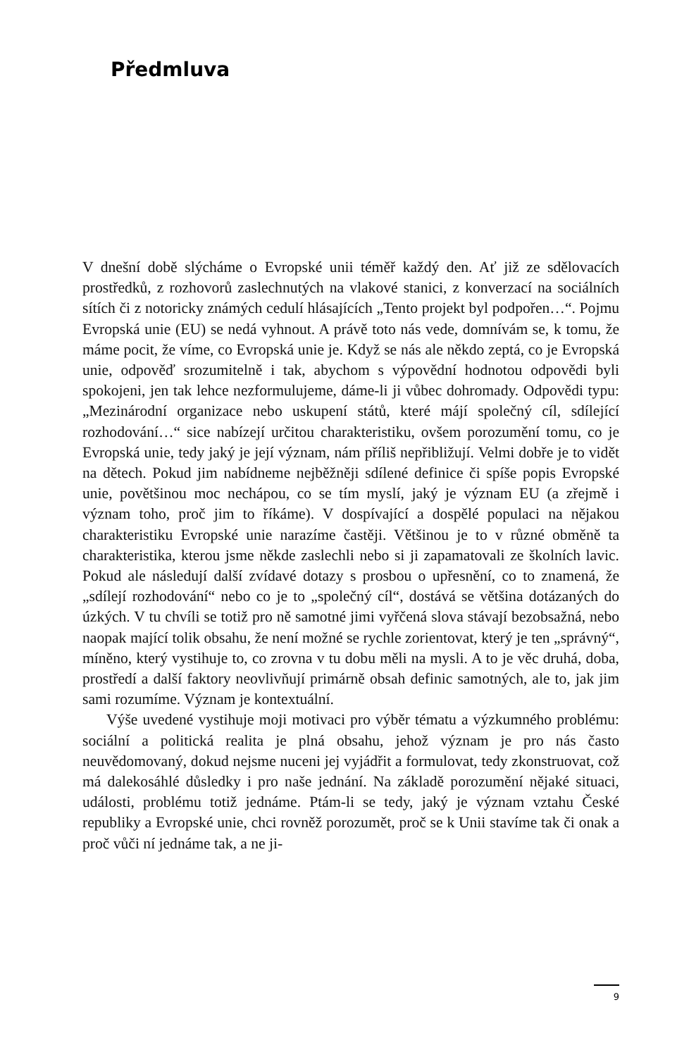Předmluva
V dnešní době slýcháme o Evropské unii téměř každý den. Ať již ze sdělovacích prostředků, z rozhovorů zaslechnutých na vlakové stanici, z konverzací na sociálních sítích či z notoricky známých cedulí hlásajících „Tento projekt byl podpořen…“. Pojmu Evropská unie (EU) se nedá vyhnout. A právě toto nás vede, domnívám se, k tomu, že máme pocit, že víme, co Evropská unie je. Když se nás ale někdo zeptá, co je Evropská unie, odpověď srozumitelně i tak, abychom s výpovědní hodnotou odpovědi byli spokojeni, jen tak lehce nezformulujeme, dáme-li ji vůbec dohromady. Odpovědi typu: „Mezinárodní organizace nebo uskupení států, které májí společný cíl, sdílející rozhodování…“ sice nabízejí určitou charakteristiku, ovšem porozumění tomu, co je Evropská unie, tedy jaký je její význam, nám příliš nepřibližují. Velmi dobře je to vidět na dětech. Pokud jim nabídneme nejběžněji sdílené definice či spíše popis Evropské unie, povětšinou moc nechápou, co se tím myslí, jaký je význam EU (a zřejmě i význam toho, proč jim to říkáme). V dospívající a dospělé populaci na nějakou charakteristiku Evropské unie narazíme častěji. Většinou je to v různé obměně ta charakteristika, kterou jsme někde zaslechli nebo si ji zapamatovali ze školních lavic. Pokud ale následují další zvídavé dotazy s prosbou o upřesnění, co to znamená, že „sdílejí rozhodování“ nebo co je to „společný cíl“, dostává se většina dotázaných do úzkých. V tu chvíli se totiž pro ně samotné jimi vyřčená slova stávají bezobsažná, nebo naopak mající tolik obsahu, že není možné se rychle zorientovat, který je ten „správný“, míněno, který vystihuje to, co zrovna v tu dobu měli na mysli. A to je věc druhá, doba, prostředí a další faktory neovlivňují primárně obsah definic samotných, ale to, jak jim sami rozumíme. Význam je kontextuální.
Výše uvedené vystihuje moji motivaci pro výběr tématu a výzkumného problému: sociální a politická realita je plná obsahu, jehož význam je pro nás často neuvědomovaný, dokud nejsme nuceni jej vyjádřit a formulovat, tedy zkonstruovat, což má dalekosáhlé důsledky i pro naše jednání. Na základě porozumění nějaké situaci, události, problému totiž jednáme. Ptám-li se tedy, jaký je význam vztahu České republiky a Evropské unie, chci rovněž porozumět, proč se k Unii stavíme tak či onak a proč vůči ní jednáme tak, a ne ji-
9